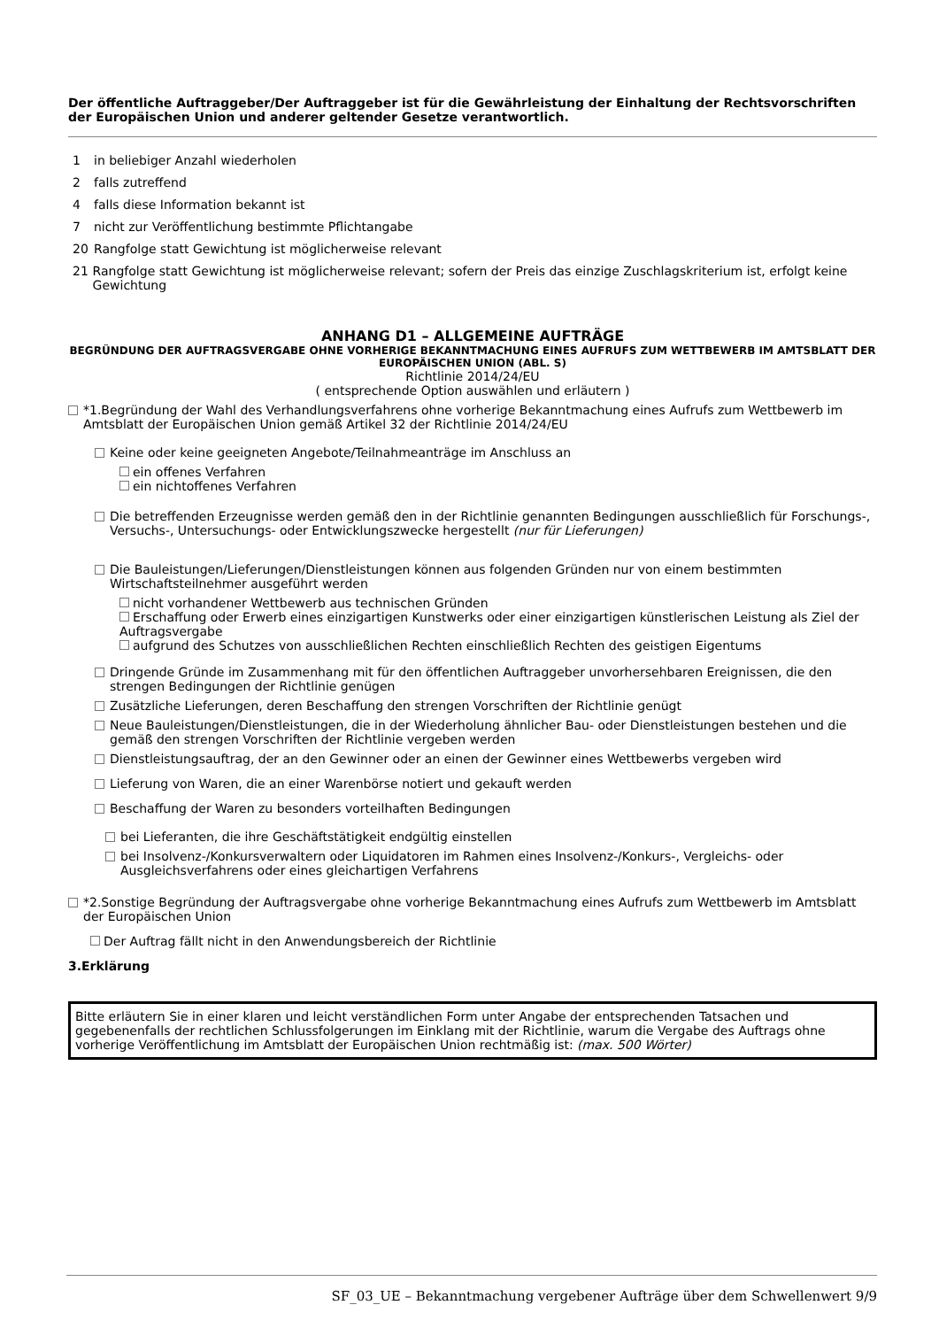Der öffentliche Auftraggeber/Der Auftraggeber ist für die Gewährleistung der Einhaltung der Rechtsvorschriften der Europäischen Union und anderer geltender Gesetze verantwortlich.
1 in beliebiger Anzahl wiederholen
2 falls zutreffend
4 falls diese Information bekannt ist
7 nicht zur Veröffentlichung bestimmte Pflichtangabe
20 Rangfolge statt Gewichtung ist möglicherweise relevant
21 Rangfolge statt Gewichtung ist möglicherweise relevant; sofern der Preis das einzige Zuschlagskriterium ist, erfolgt keine Gewichtung
ANHANG D1 – ALLGEMEINE AUFTRÄGE
BEGRÜNDUNG DER AUFTRAGSVERGABE OHNE VORHERIGE BEKANNTMACHUNG EINES AUFRUFS ZUM WETTBEWERB IM AMTSBLATT DER EUROPÄISCHEN UNION (ABL. S)
Richtlinie 2014/24/EU
( entsprechende Option auswählen und erläutern )
*1.Begründung der Wahl des Verhandlungsverfahrens ohne vorherige Bekanntmachung eines Aufrufs zum Wettbewerb im Amtsblatt der Europäischen Union gemäß Artikel 32 der Richtlinie 2014/24/EU
Keine oder keine geeigneten Angebote/Teilnahmeanträge im Anschluss an
ein offenes Verfahren
ein nichtoffenes Verfahren
Die betreffenden Erzeugnisse werden gemäß den in der Richtlinie genannten Bedingungen ausschließlich für Forschungs-, Versuchs-, Untersuchungs- oder Entwicklungszwecke hergestellt (nur für Lieferungen)
Die Bauleistungen/Lieferungen/Dienstleistungen können aus folgenden Gründen nur von einem bestimmten Wirtschaftsteilnehmer ausgeführt werden
nicht vorhandener Wettbewerb aus technischen Gründen
Erschaffung oder Erwerb eines einzigartigen Kunstwerks oder einer einzigartigen künstlerischen Leistung als Ziel der Auftragsvergabe
aufgrund des Schutzes von ausschließlichen Rechten einschließlich Rechten des geistigen Eigentums
Dringende Gründe im Zusammenhang mit für den öffentlichen Auftraggeber unvorhersehbaren Ereignissen, die den strengen Bedingungen der Richtlinie genügen
Zusätzliche Lieferungen, deren Beschaffung den strengen Vorschriften der Richtlinie genügt
Neue Bauleistungen/Dienstleistungen, die in der Wiederholung ähnlicher Bau- oder Dienstleistungen bestehen und die gemäß den strengen Vorschriften der Richtlinie vergeben werden
Dienstleistungsauftrag, der an den Gewinner oder an einen der Gewinner eines Wettbewerbs vergeben wird
Lieferung von Waren, die an einer Warenbörse notiert und gekauft werden
Beschaffung der Waren zu besonders vorteilhaften Bedingungen
bei Lieferanten, die ihre Geschäftstätigkeit endgültig einstellen
bei Insolvenz-/Konkursverwaltern oder Liquidatoren im Rahmen eines Insolvenz-/Konkurs-, Vergleichs- oder Ausgleichsverfahrens oder eines gleichartigen Verfahrens
*2.Sonstige Begründung der Auftragsvergabe ohne vorherige Bekanntmachung eines Aufrufs zum Wettbewerb im Amtsblatt der Europäischen Union
Der Auftrag fällt nicht in den Anwendungsbereich der Richtlinie
3.Erklärung
Bitte erläutern Sie in einer klaren und leicht verständlichen Form unter Angabe der entsprechenden Tatsachen und gegebenenfalls der rechtlichen Schlussfolgerungen im Einklang mit der Richtlinie, warum die Vergabe des Auftrags ohne vorherige Veröffentlichung im Amtsblatt der Europäischen Union rechtmäßig ist: (max. 500 Wörter)
SF_03_UE – Bekanntmachung vergebener Aufträge über dem Schwellenwert 9/9